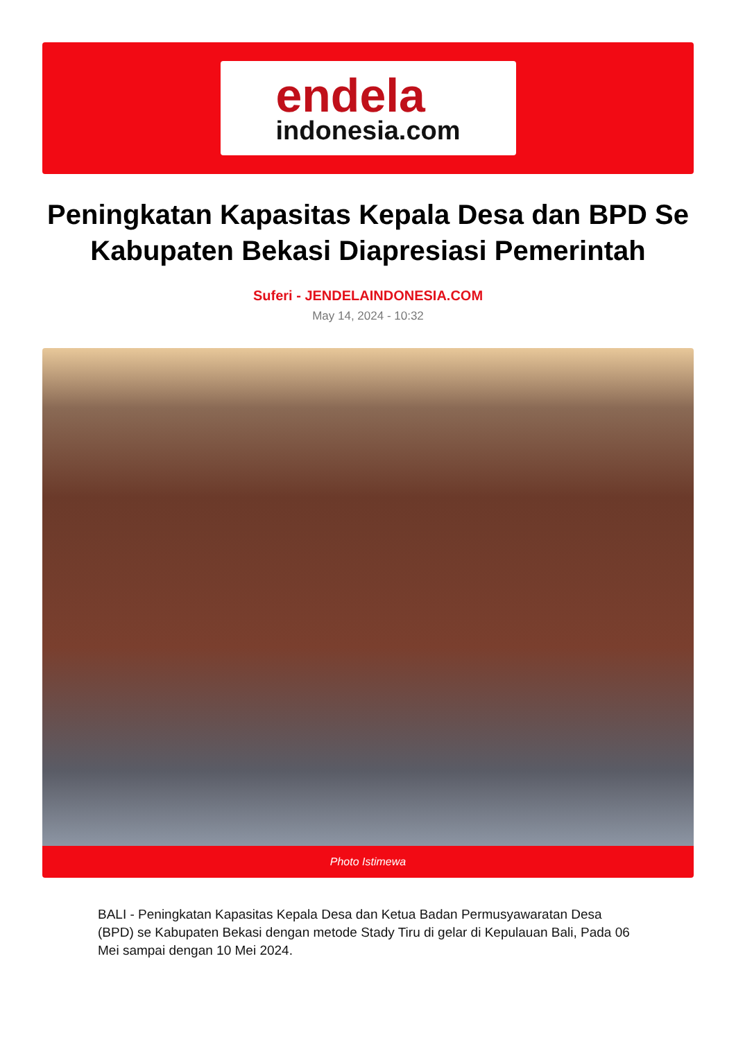endela
indonesia.com
Peningkatan Kapasitas Kepala Desa dan BPD Se Kabupaten Bekasi Diapresiasi Pemerintah
Suferi - JENDELAINDONESIA.COM
May 14, 2024 - 10:32
Photo Istimewa
BALI - Peningkatan Kapasitas Kepala Desa dan Ketua Badan Permusyawaratan Desa (BPD) se Kabupaten Bekasi dengan metode Stady Tiru di gelar di Kepulauan Bali, Pada 06 Mei sampai dengan 10 Mei 2024.